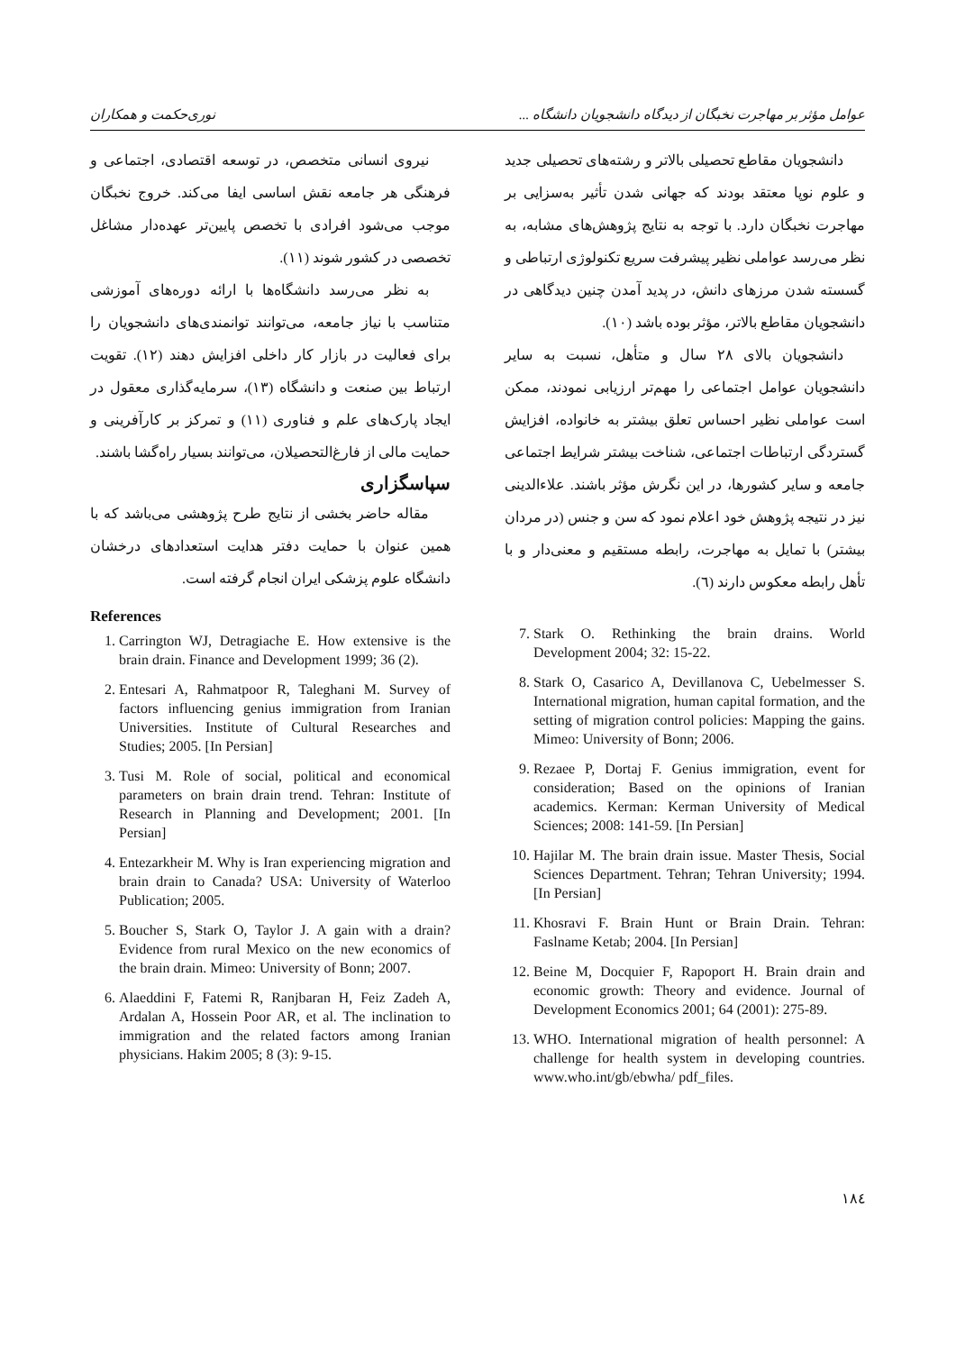عوامل مؤثر بر مهاجرت نخبگان از دیدگاه دانشجویان دانشگاه ... نوری‌حکمت و همکاران
دانشجویان مقاطع تحصیلی بالاتر و رشته‌های تحصیلی جدید و علوم نوپا معتقد بودند که جهانی شدن تأثیر به‌سزایی بر مهاجرت نخبگان دارد. با توجه به نتایج پژوهش‌های مشابه، به نظر می‌رسد عواملی نظیر پیشرفت سریع تکنولوژی ارتباطی و گسسته شدن مرزهای دانش، در پدید آمدن چنین دیدگاهی در دانشجویان مقاطع بالاتر، مؤثر بوده باشد (۱۰).
دانشجویان بالای ۲۸ سال و متأهل، نسبت به سایر دانشجویان عوامل اجتماعی را مهم‌تر ارزیابی نمودند، ممکن است عواملی نظیر احساس تعلق بیشتر به خانواده، افزایش گستردگی ارتباطات اجتماعی، شناخت بیشتر شرایط اجتماعی جامعه و سایر کشورها، در این نگرش مؤثر باشند. علاءالدینی نیز در نتیجه پژوهش خود اعلام نمود که سن و جنس (در مردان بیشتر) با تمایل به مهاجرت، رابطه مستقیم و معنی‌دار و با تأهل رابطه معکوس دارند (٦).
7. Stark O. Rethinking the brain drains. World Development 2004; 32: 15-22.
8. Stark O, Casarico A, Devillanova C, Uebelmesser S. International migration, human capital formation, and the setting of migration control policies: Mapping the gains. Mimeo: University of Bonn; 2006.
9. Rezaee P, Dortaj F. Genius immigration, event for consideration; Based on the opinions of Iranian academics. Kerman: Kerman University of Medical Sciences; 2008: 141-59. [In Persian]
10. Hajilar M. The brain drain issue. Master Thesis, Social Sciences Department. Tehran; Tehran University; 1994. [In Persian]
11. Khosravi F. Brain Hunt or Brain Drain. Tehran: Faslname Ketab; 2004. [In Persian]
12. Beine M, Docquier F, Rapoport H. Brain drain and economic growth: Theory and evidence. Journal of Development Economics 2001; 64 (2001): 275-89.
13. WHO. International migration of health personnel: A challenge for health system in developing countries. www.who.int/gb/ebwha/ pdf_files.
نیروی انسانی متخصص، در توسعه اقتصادی، اجتماعی و فرهنگی هر جامعه نقش اساسی ایفا می‌کند. خروج نخبگان موجب می‌شود افرادی با تخصص پایین‌تر عهده‌دار مشاغل تخصصی در کشور شوند (۱۱).
به نظر می‌رسد دانشگاه‌ها با ارائه دوره‌های آموزشی متناسب با نیاز جامعه، می‌توانند توانمندی‌های دانشجویان را برای فعالیت در بازار کار داخلی افزایش دهند (۱۲). تقویت ارتباط بین صنعت و دانشگاه (۱۳)، سرمایه‌گذاری معقول در ایجاد پارک‌های علم و فناوری (۱۱) و تمرکز بر کارآفرینی و حمایت مالی از فارغ‌التحصیلان، می‌توانند بسیار راه‌گشا باشند.
سپاسگزاری
مقاله حاضر بخشی از نتایج طرح پژوهشی می‌باشد که با همین عنوان با حمایت دفتر هدایت استعدادهای درخشان دانشگاه علوم پزشکی ایران انجام گرفته است.
References
1. Carrington WJ, Detragiache E. How extensive is the brain drain. Finance and Development 1999; 36 (2).
2. Entesari A, Rahmatpoor R, Taleghani M. Survey of factors influencing genius immigration from Iranian Universities. Institute of Cultural Researches and Studies; 2005. [In Persian]
3. Tusi M. Role of social, political and economical parameters on brain drain trend. Tehran: Institute of Research in Planning and Development; 2001. [In Persian]
4. Entezarkheir M. Why is Iran experiencing migration and brain drain to Canada? USA: University of Waterloo Publication; 2005.
5. Boucher S, Stark O, Taylor J. A gain with a drain? Evidence from rural Mexico on the new economics of the brain drain. Mimeo: University of Bonn; 2007.
6. Alaeddini F, Fatemi R, Ranjbaran H, Feiz Zadeh A, Ardalan A, Hossein Poor AR, et al. The inclination to immigration and the related factors among Iranian physicians. Hakim 2005; 8 (3): 9-15.
۱۸٤